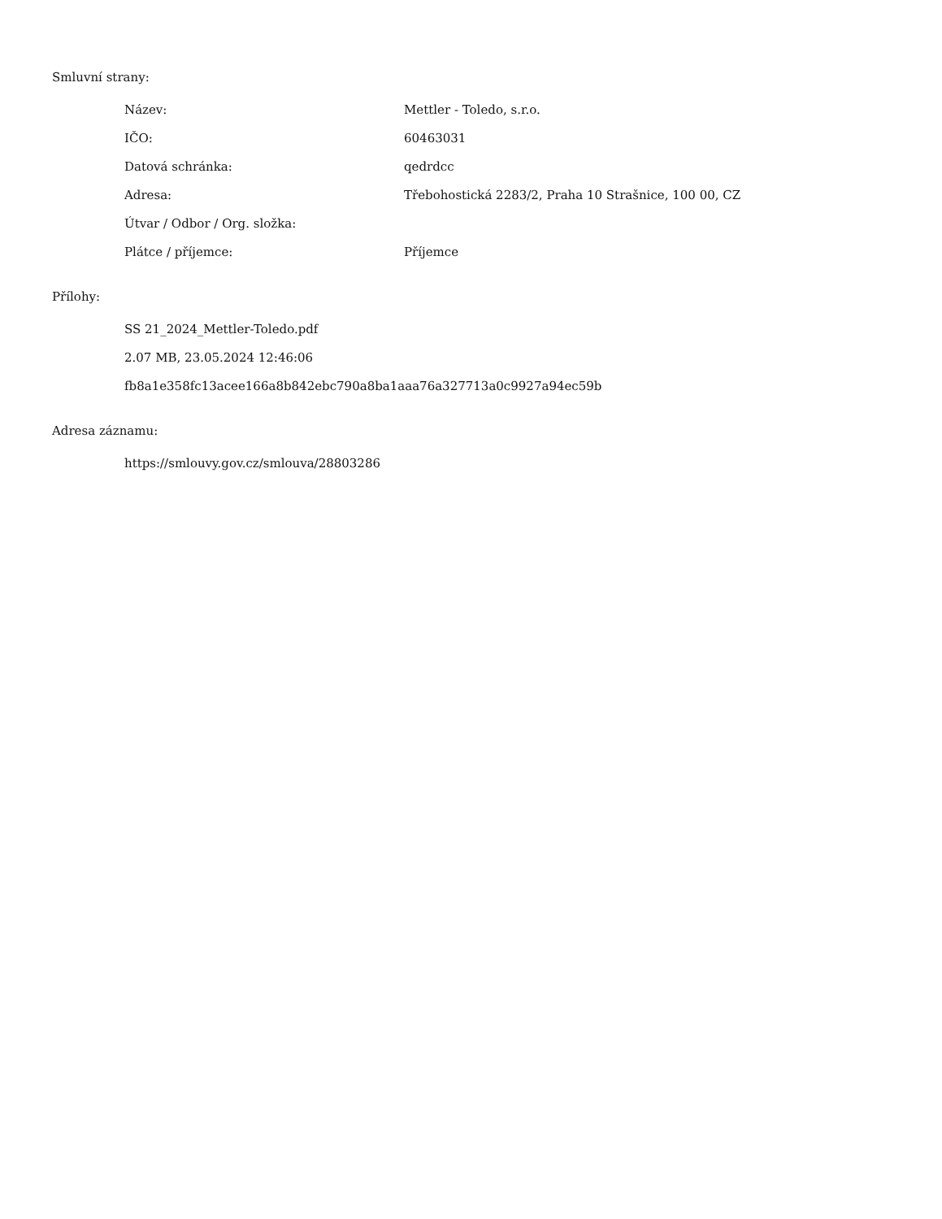Smluvní strany:
| Název: | Mettler - Toledo, s.r.o. |
| IČO: | 60463031 |
| Datová schránka: | qedrdcc |
| Adresa: | Třebohostická 2283/2, Praha 10 Strašnice, 100 00, CZ |
| Útvar / Odbor / Org. složka: | |
| Plátce / příjemce: | Příjemce |
Přílohy:
SS 21_2024_Mettler-Toledo.pdf
2.07 MB, 23.05.2024 12:46:06
fb8a1e358fc13acee166a8b842ebc790a8ba1aaa76a327713a0c9927a94ec59b
Adresa záznamu:
https://smlouvy.gov.cz/smlouva/28803286